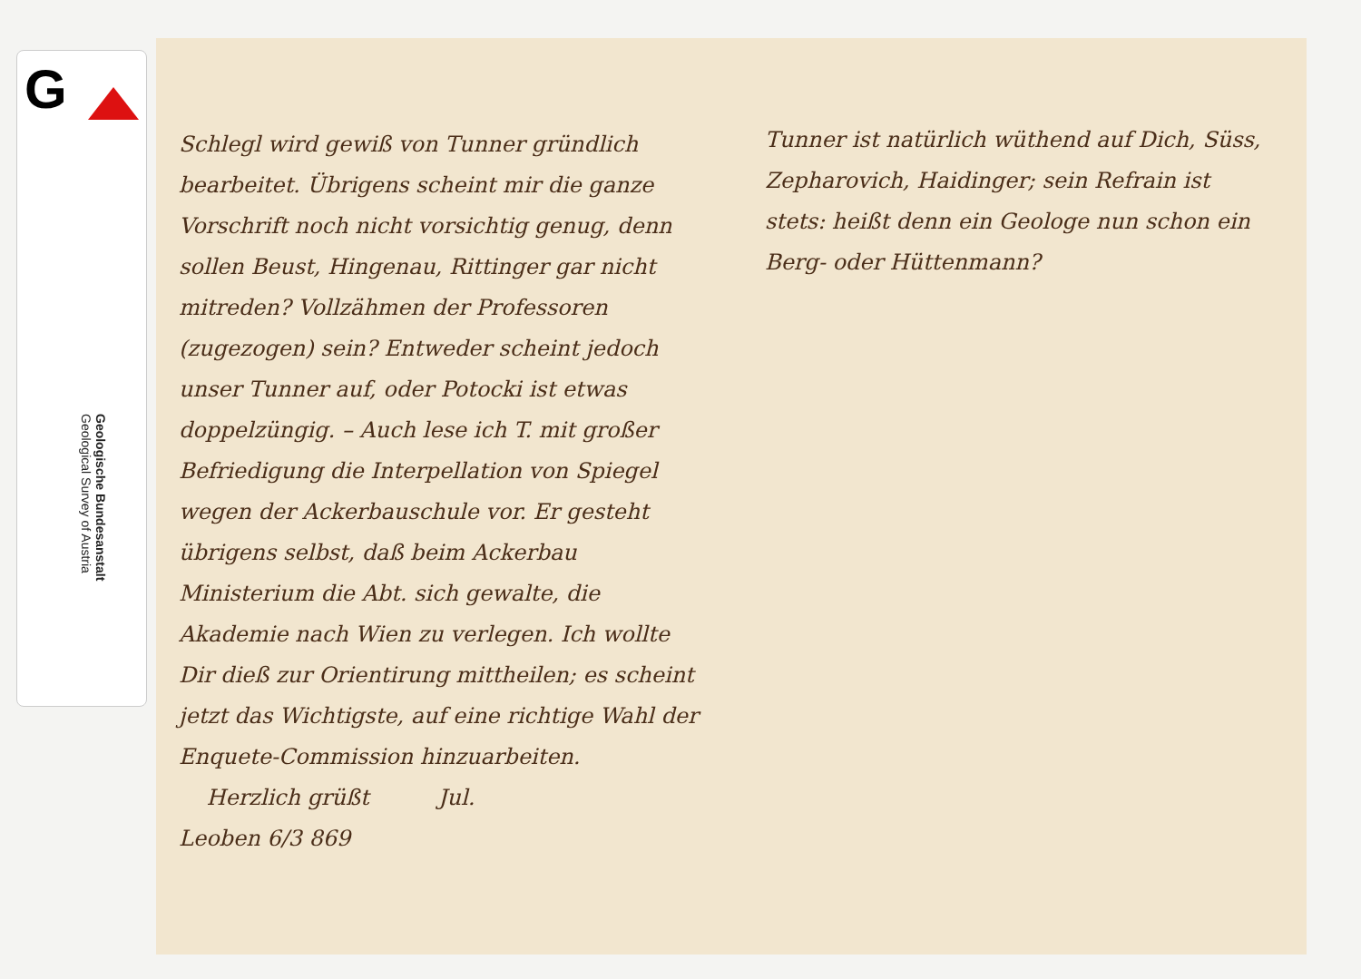G
Geologische Bundesanstalt
Geological Survey of Austria
Schlegl wird gewiß von Tunner gründlich bearbeitet. Übrigens scheint mir die ganze Vorschrift noch nicht vorsichtig genug, denn sollen Beust, Hingenau, Rittinger gar nicht mitreden? Vollzähmen der Professoren (zugezogen) sein? Entweder scheint jedoch unser Tunner auf, oder Potocki ist etwas doppelzüngig. – Auch lese ich T. mit großer Befriedigung die Interpellation von Spiegel wegen der Ackerbauschule vor. Er gesteht übrigens selbst, daß beim Ackerbau Ministerium die Abt. sich gewalte, die Akademie nach Wien zu verlegen. Ich wollte Dir dieß zur Orientirung mittheilen; es scheint jetzt das Wichtigste, auf eine richtige Wahl der Enquete-Commission hinzuarbeiten.
Herzlich grüßt Jul.
Leoben 6/3 869
Tunner ist natürlich wüthend auf Dich, Süss, Zepharovich, Haidinger; sein Refrain ist stets: heißt denn ein Geologe nun schon ein Berg- oder Hüttenmann?